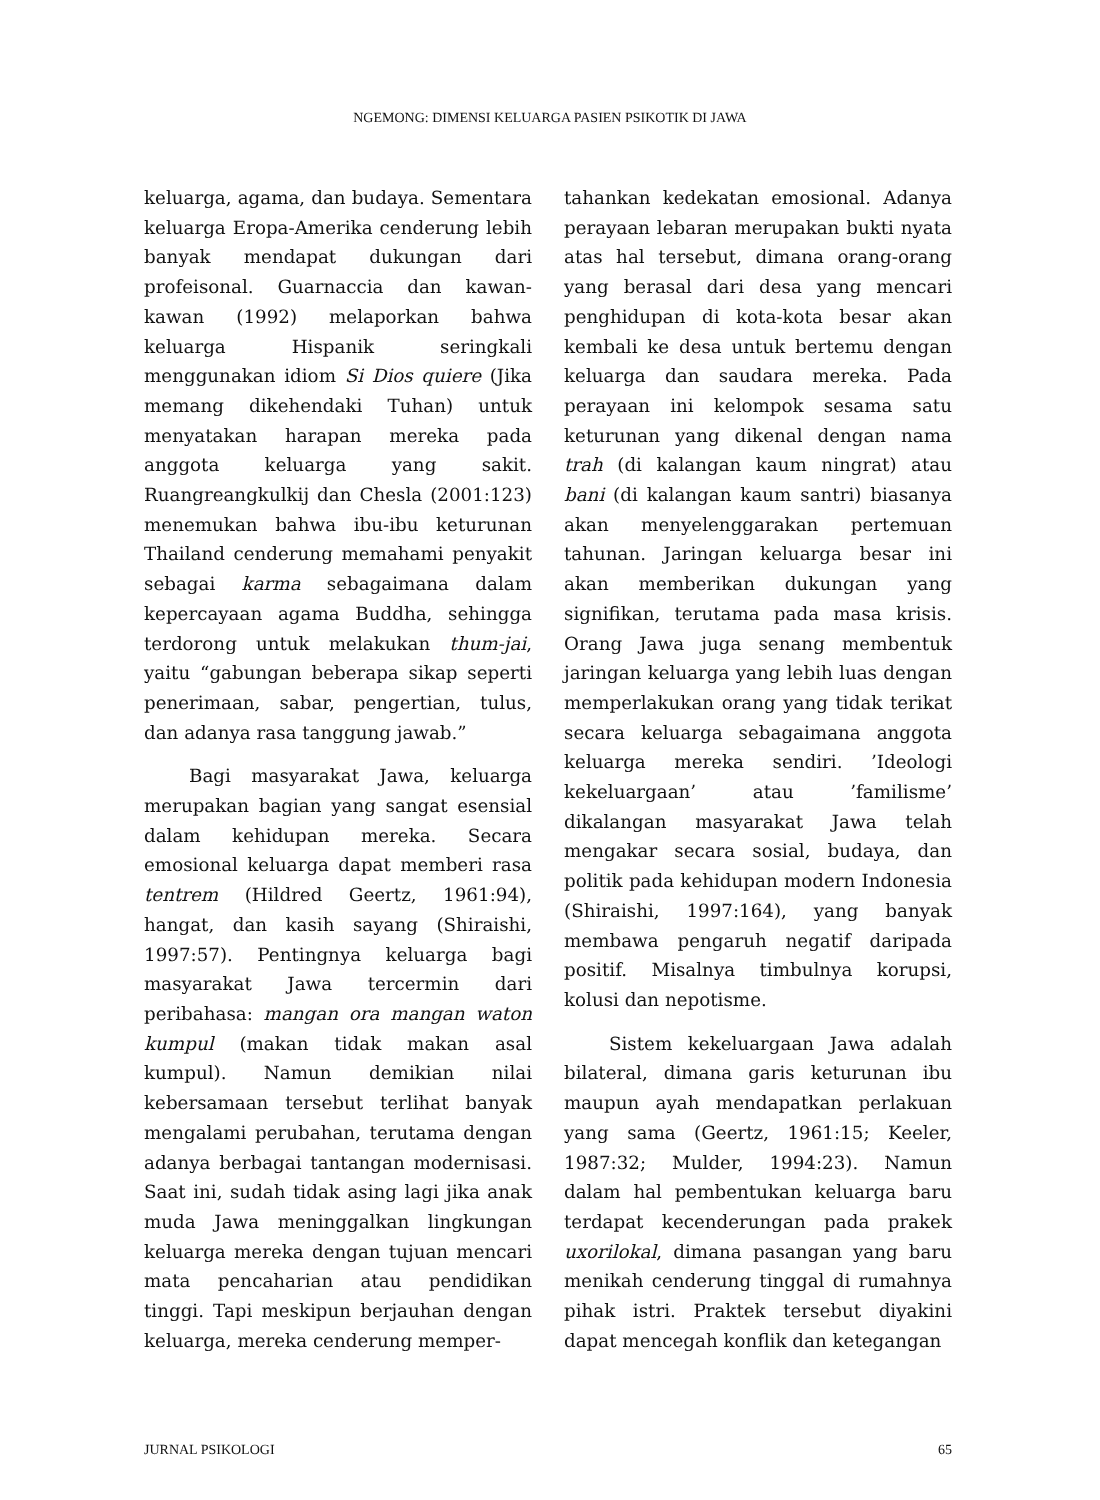NGEMONG: DIMENSI KELUARGA PASIEN PSIKOTIK DI JAWA
keluarga, agama, dan budaya. Sementara keluarga Eropa-Amerika cenderung lebih banyak mendapat dukungan dari profeisonal. Guarnaccia dan kawan-kawan (1992) melaporkan bahwa keluarga Hispanik seringkali menggunakan idiom Si Dios quiere (Jika memang dikehendaki Tuhan) untuk menyatakan harapan mereka pada anggota keluarga yang sakit. Ruangreangkulkij dan Chesla (2001:123) menemukan bahwa ibu-ibu keturunan Thailand cenderung memahami penyakit sebagai karma sebagaimana dalam kepercayaan agama Buddha, sehingga terdorong untuk melakukan thum-jai, yaitu “gabungan beberapa sikap seperti penerimaan, sabar, pengertian, tulus, dan adanya rasa tanggung jawab.”
Bagi masyarakat Jawa, keluarga merupakan bagian yang sangat esensial dalam kehidupan mereka. Secara emosional keluarga dapat memberi rasa tentrem (Hildred Geertz, 1961:94), hangat, dan kasih sayang (Shiraishi, 1997:57). Pentingnya keluarga bagi masyarakat Jawa tercermin dari peribahasa: mangan ora mangan waton kumpul (makan tidak makan asal kumpul). Namun demikian nilai kebersamaan tersebut terlihat banyak mengalami perubahan, terutama dengan adanya berbagai tantangan modernisasi. Saat ini, sudah tidak asing lagi jika anak muda Jawa meninggalkan lingkungan keluarga mereka dengan tujuan mencari mata pencaharian atau pendidikan tinggi. Tapi meskipun berjauhan dengan keluarga, mereka cenderung memper-
tahankan kedekatan emosional. Adanya perayaan lebaran merupakan bukti nyata atas hal tersebut, dimana orang-orang yang berasal dari desa yang mencari penghidupan di kota-kota besar akan kembali ke desa untuk bertemu dengan keluarga dan saudara mereka. Pada perayaan ini kelompok sesama satu keturunan yang dikenal dengan nama trah (di kalangan kaum ningrat) atau bani (di kalangan kaum santri) biasanya akan menyelenggarakan pertemuan tahunan. Jaringan keluarga besar ini akan memberikan dukungan yang signifikan, terutama pada masa krisis. Orang Jawa juga senang membentuk jaringan keluarga yang lebih luas dengan memperlakukan orang yang tidak terikat secara keluarga sebagaimana anggota keluarga mereka sendiri. ’Ideologi kekeluargaan’ atau ’familisme’ dikalangan masyarakat Jawa telah mengakar secara sosial, budaya, dan politik pada kehidupan modern Indonesia (Shiraishi, 1997:164), yang banyak membawa pengaruh negatif daripada positif. Misalnya timbulnya korupsi, kolusi dan nepotisme.
Sistem kekeluargaan Jawa adalah bilateral, dimana garis keturunan ibu maupun ayah mendapatkan perlakuan yang sama (Geertz, 1961:15; Keeler, 1987:32; Mulder, 1994:23). Namun dalam hal pembentukan keluarga baru terdapat kecenderungan pada prakek uxorilokal, dimana pasangan yang baru menikah cenderung tinggal di rumahnya pihak istri. Praktek tersebut diyakini dapat mencegah konflik dan ketegangan
JURNAL PSIKOLOGI 65